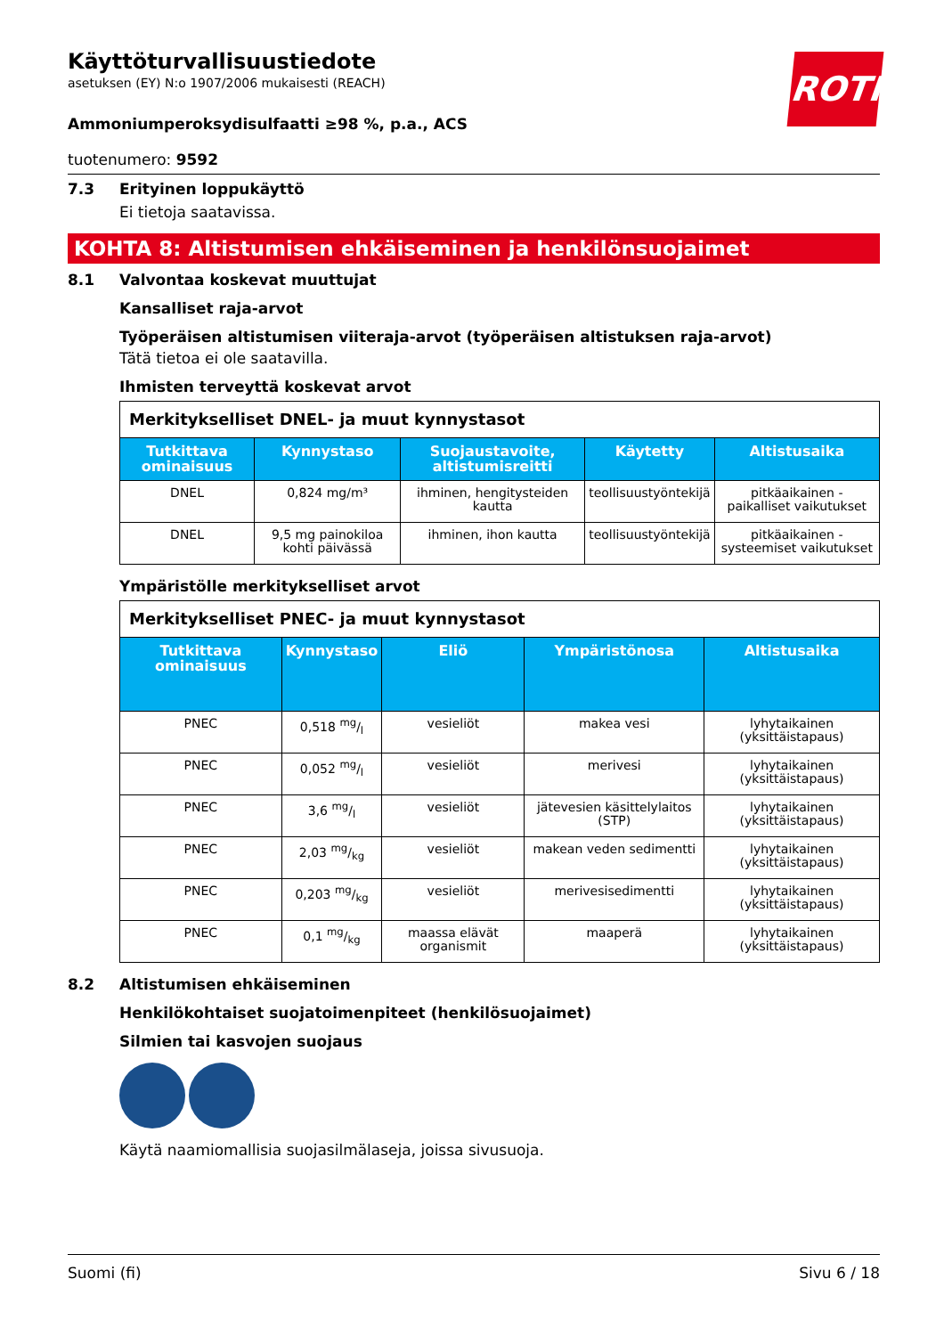ROTH
Käyttöturvallisuustiedote
asetuksen (EY) N:o 1907/2006 mukaisesti (REACH)
Ammoniumperoksydisulfaatti ≥98 %, p.a., ACS
tuotenumero: 9592
7.3 Erityinen loppukäyttö
Ei tietoja saatavissa.
KOHTA 8: Altistumisen ehkäiseminen ja henkilönsuojaimet
8.1 Valvontaa koskevat muuttujat
Kansalliset raja-arvot
Työperäisen altistumisen viiteraja-arvot (työperäisen altistuksen raja-arvot)
Tätä tietoa ei ole saatavilla.
Ihmisten terveyttä koskevat arvot
| Merkitykselliset DNEL- ja muut kynnystasot | | | | |
| --- | --- | --- | --- | --- |
| Tutkittava ominaisuus | Kynnystaso | Suojaustavoite, altistumisreitti | Käytetty | Altistusaika |
| DNEL | 0,824 mg/m³ | ihminen, hengitysteiden kautta | teollisuustyöntekijä | pitkäaikainen - paikalliset vaikutukset |
| DNEL | 9,5 mg painokiloa kohti päivässä | ihminen, ihon kautta | teollisuustyöntekijä | pitkäaikainen - systeemiset vaikutukset |
Ympäristölle merkitykselliset arvot
| Merkitykselliset PNEC- ja muut kynnystasot | | | | |
| --- | --- | --- | --- | --- |
| Tutkittava ominaisuus | Kynnystaso | Eliö | Ympäristönosa | Altistusaika |
| PNEC | 0,518 mg/l | vesieliöt | makea vesi | lyhytaikainen (yksittäistapaus) |
| PNEC | 0,052 mg/l | vesieliöt | merivesi | lyhytaikainen (yksittäistapaus) |
| PNEC | 3,6 mg/l | vesieliöt | jätevesien käsittelylaitos (STP) | lyhytaikainen (yksittäistapaus) |
| PNEC | 2,03 mg/kg | vesieliöt | makean veden sedimentti | lyhytaikainen (yksittäistapaus) |
| PNEC | 0,203 mg/kg | vesieliöt | merivesisedimentti | lyhytaikainen (yksittäistapaus) |
| PNEC | 0,1 mg/kg | maassa elävät organismit | maaperä | lyhytaikainen (yksittäistapaus) |
8.2 Altistumisen ehkäiseminen
Henkilökohtaiset suojatoimenpiteet (henkilösuojaimet)
Silmien tai kasvojen suojaus
Käytä naamiomallisia suojasilmälaseja, joissa sivusuoja.
Suomi (fi) Sivu 6 / 18